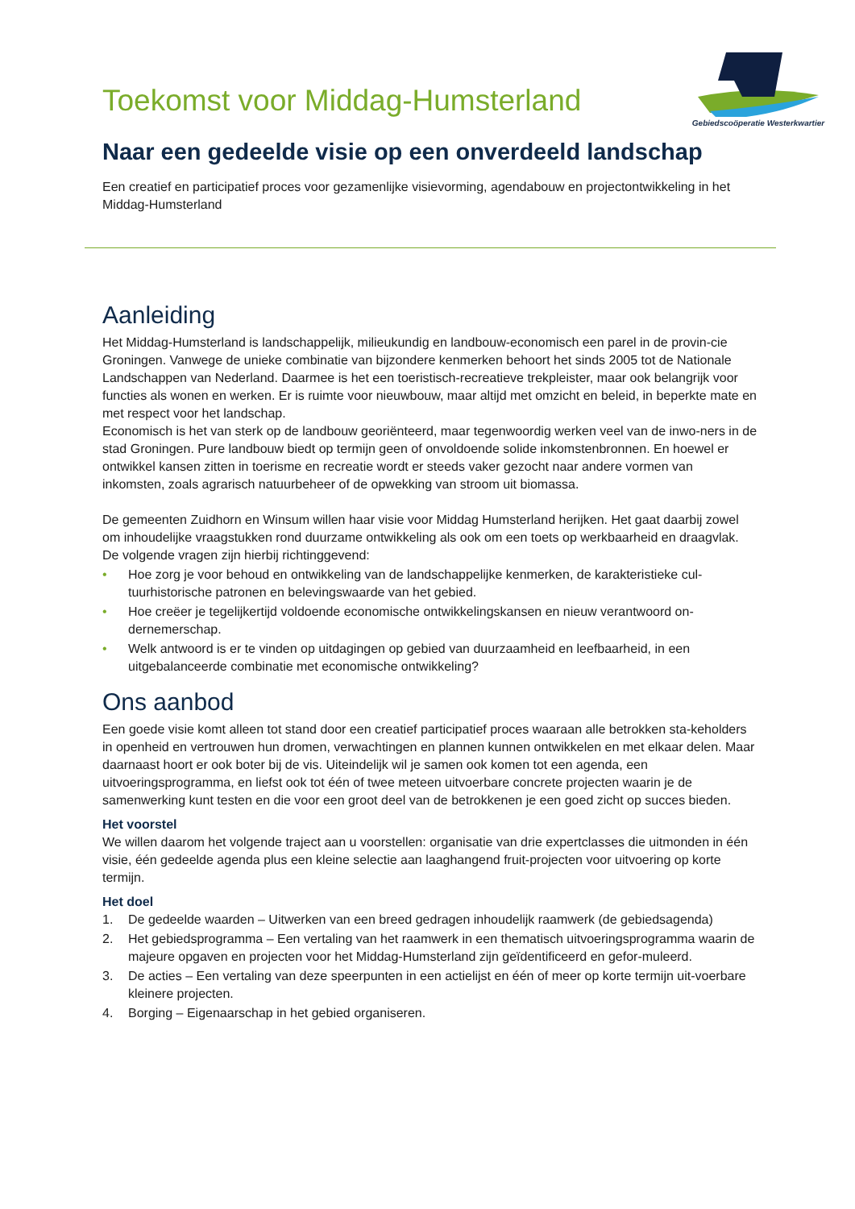Toekomst voor Middag-Humsterland
Gebiedscoöperatie Westerkwartier
Naar een gedeelde visie op een onverdeeld landschap
Een creatief en participatief proces voor gezamenlijke visievorming, agendabouw en projectontwikkeling in het Middag-Humsterland
Aanleiding
Het Middag-Humsterland is landschappelijk, milieukundig en landbouw-economisch een parel in de provin-cie Groningen. Vanwege de unieke combinatie van bijzondere kenmerken behoort het sinds 2005 tot de Nationale Landschappen van Nederland. Daarmee is het een toeristisch-recreatieve trekpleister, maar ook belangrijk voor functies als wonen en werken. Er is ruimte voor nieuwbouw, maar altijd met omzicht en beleid, in beperkte mate en met respect voor het landschap.
Economisch is het van sterk op de landbouw georiënteerd, maar tegenwoordig werken veel van de inwo-ners in de stad Groningen. Pure landbouw biedt op termijn geen of onvoldoende solide inkomstenbronnen. En hoewel er ontwikkel kansen zitten in toerisme en recreatie wordt er steeds vaker gezocht naar andere vormen van inkomsten, zoals agrarisch natuurbeheer of de opwekking van stroom uit biomassa.
De gemeenten Zuidhorn en Winsum willen haar visie voor Middag Humsterland herijken. Het gaat daarbij zowel om inhoudelijke vraagstukken rond duurzame ontwikkeling als ook om een toets op werkbaarheid en draagvlak. De volgende vragen zijn hierbij richtinggevend:
• Hoe zorg je voor behoud en ontwikkeling van de landschappelijke kenmerken, de karakteristieke cul-tuurhistorische patronen en belevingswaarde van het gebied.
• Hoe creëer je tegelijkertijd voldoende economische ontwikkelingskansen en nieuw verantwoord on-dernemerschap.
• Welk antwoord is er te vinden op uitdagingen op gebied van duurzaamheid en leefbaarheid, in een uitgebalanceerde combinatie met economische ontwikkeling?
Ons aanbod
Een goede visie komt alleen tot stand door een creatief participatief proces waaraan alle betrokken sta-keholders in openheid en vertrouwen hun dromen, verwachtingen en plannen kunnen ontwikkelen en met elkaar delen. Maar daarnaast hoort er ook boter bij de vis. Uiteindelijk wil je samen ook komen tot een agenda, een uitvoeringsprogramma, en liefst ook tot één of twee meteen uitvoerbare concrete projecten waarin je de samenwerking kunt testen en die voor een groot deel van de betrokkenen je een goed zicht op succes bieden.
Het voorstel
We willen daarom het volgende traject aan u voorstellen: organisatie van drie expertclasses die uitmonden in één visie, één gedeelde agenda plus een kleine selectie aan laaghangend fruit-projecten voor uitvoering op korte termijn.
Het doel
1. De gedeelde waarden – Uitwerken van een breed gedragen inhoudelijk raamwerk (de gebiedsagenda)
2. Het gebiedsprogramma – Een vertaling van het raamwerk in een thematisch uitvoeringsprogramma waarin de majeure opgaven en projecten voor het Middag-Humsterland zijn geïdentificeerd en gefor-muleerd.
3. De acties – Een vertaling van deze speerpunten in een actielijst en één of meer op korte termijn uit-voerbare kleinere projecten.
4. Borging – Eigenaarschap in het gebied organiseren.